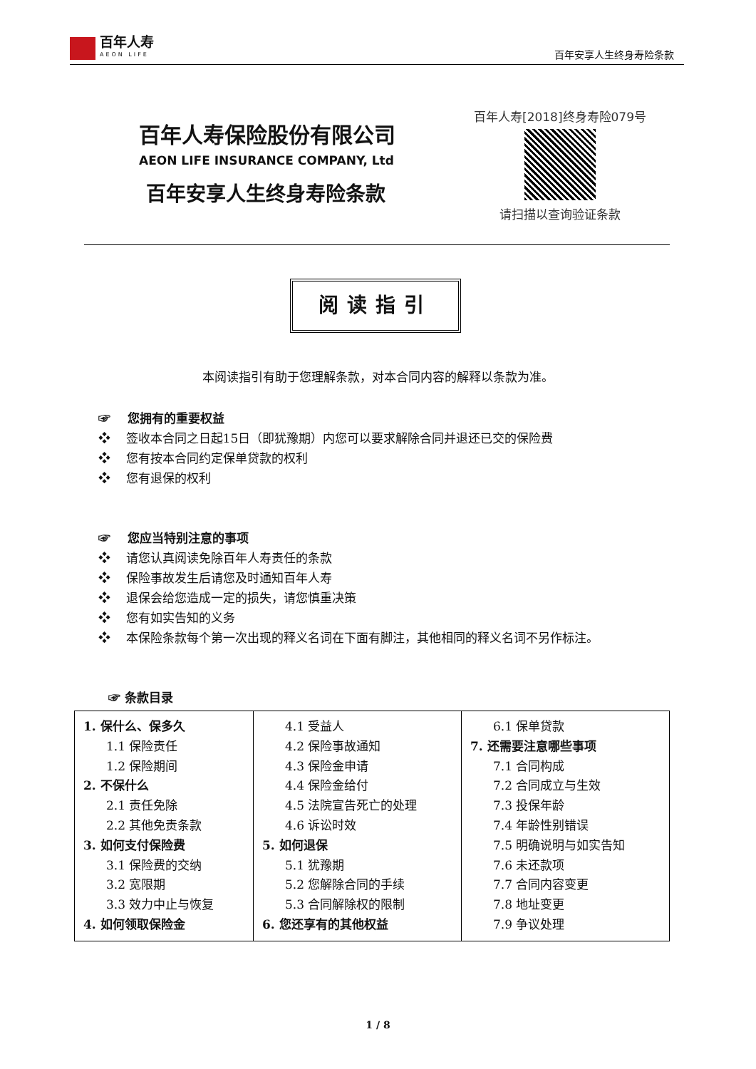百年人寿
AEON LIFE
百年安享人生终身寿险条款
百年人寿保险股份有限公司
AEON LIFE INSURANCE COMPANY, Ltd
百年安享人生终身寿险条款
百年人寿[2018]终身寿险079号
请扫描以查询验证条款
阅读指引
本阅读指引有助于您理解条款，对本合同内容的解释以条款为准。
☞ 您拥有的重要权益
❖ 签收本合同之日起15日（即犹豫期）内您可以要求解除合同并退还已交的保险费
❖ 您有按本合同约定保单贷款的权利
❖ 您有退保的权利
☞ 您应当特别注意的事项
❖ 请您认真阅读免除百年人寿责任的条款
❖ 保险事故发生后请您及时通知百年人寿
❖ 退保会给您造成一定的损失，请您慎重决策
❖ 您有如实告知的义务
❖ 本保险条款每个第一次出现的释义名词在下面有脚注，其他相同的释义名词不另作标注。
☞ 条款目录
| 1. 保什么、保多久 1.1 保险责任 1.2 保险期间 2. 不保什么 2.1 责任免除 2.2 其他免责条款 3. 如何支付保险费 3.1 保险费的交纳 3.2 宽限期 3.3 效力中止与恢复 4. 如何领取保险金 | 4.1 受益人 4.2 保险事故通知 4.3 保险金申请 4.4 保险金给付 4.5 法院宣告死亡的处理 4.6 诉讼时效 5. 如何退保 5.1 犹豫期 5.2 您解除合同的手续 5.3 合同解除权的限制 6. 您还享有的其他权益 | 6.1 保单贷款 7. 还需要注意哪些事项 7.1 合同构成 7.2 合同成立与生效 7.3 投保年龄 7.4 年龄性别错误 7.5 明确说明与如实告知 7.6 未还款项 7.7 合同内容变更 7.8 地址变更 7.9 争议处理 |
1 / 8